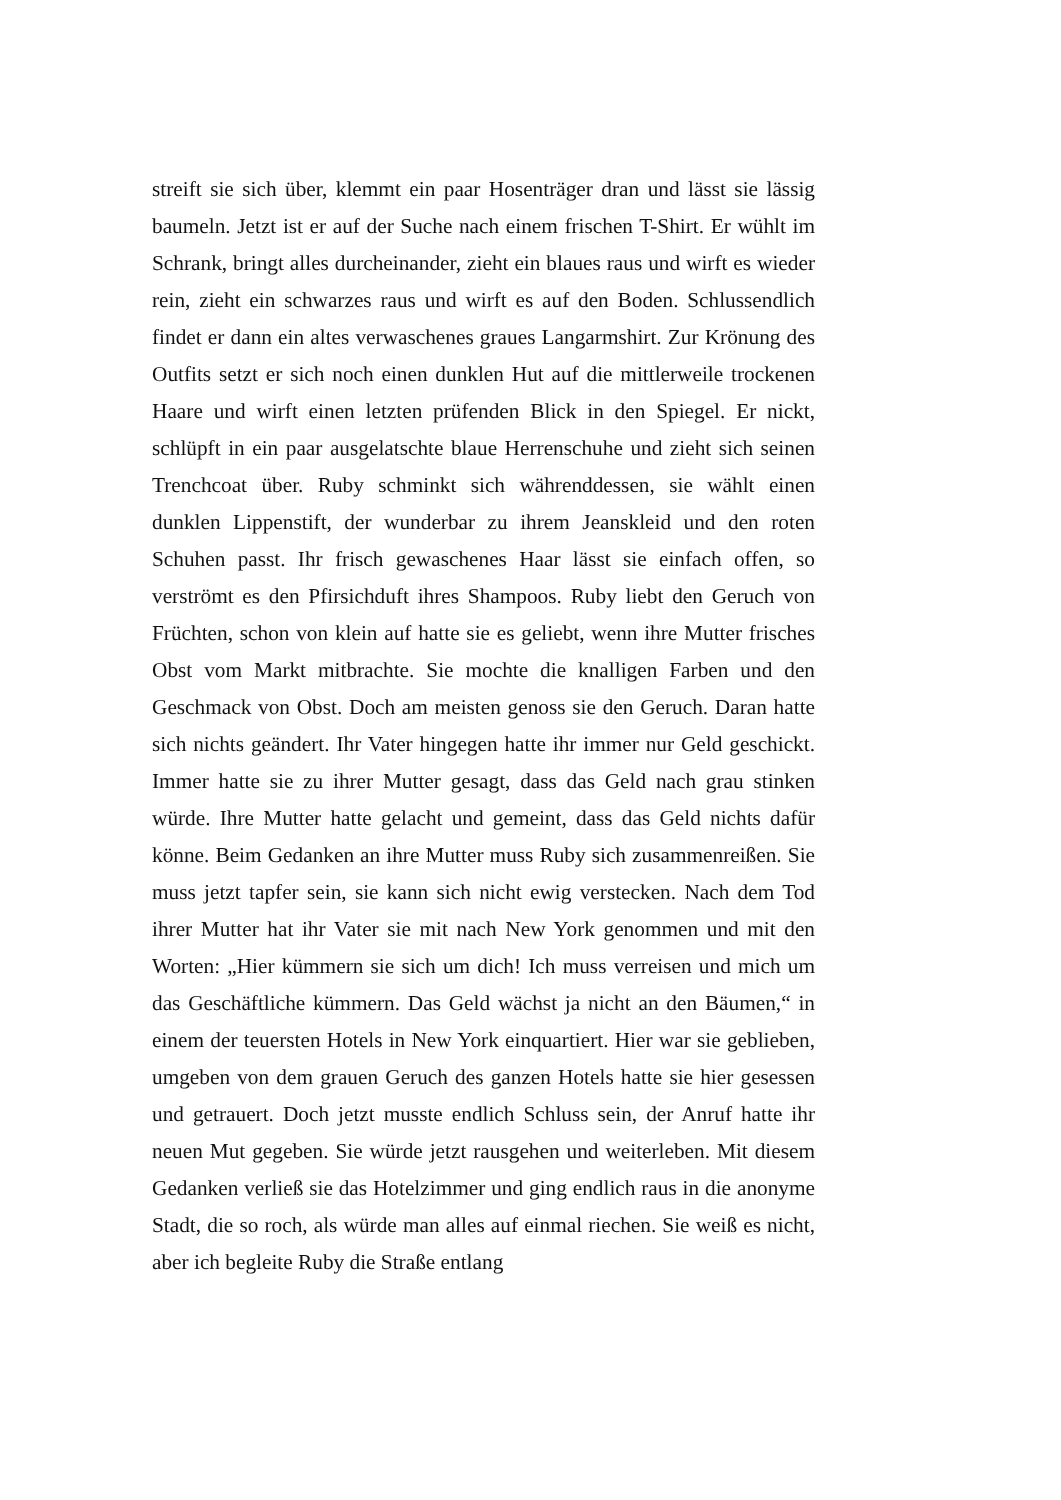streift sie sich über, klemmt ein paar Hosenträger dran und lässt sie lässig baumeln. Jetzt ist er auf der Suche nach einem frischen T-Shirt. Er wühlt im Schrank, bringt alles durcheinander, zieht ein blaues raus und wirft es wieder rein, zieht ein schwarzes raus und wirft es auf den Boden. Schlussendlich findet er dann ein altes verwaschenes graues Langarmshirt. Zur Krönung des Outfits setzt er sich noch einen dunklen Hut auf die mittlerweile trockenen Haare und wirft einen letzten prüfenden Blick in den Spiegel. Er nickt, schlüpft in ein paar ausgelatschte blaue Herrenschuhe und zieht sich seinen Trenchcoat über. Ruby schminkt sich währenddessen, sie wählt einen dunklen Lippenstift, der wunderbar zu ihrem Jeanskleid und den roten Schuhen passt. Ihr frisch gewaschenes Haar lässt sie einfach offen, so verströmt es den Pfirsichduft ihres Shampoos. Ruby liebt den Geruch von Früchten, schon von klein auf hatte sie es geliebt, wenn ihre Mutter frisches Obst vom Markt mitbrachte. Sie mochte die knalligen Farben und den Geschmack von Obst. Doch am meisten genoss sie den Geruch. Daran hatte sich nichts geändert. Ihr Vater hingegen hatte ihr immer nur Geld geschickt. Immer hatte sie zu ihrer Mutter gesagt, dass das Geld nach grau stinken würde. Ihre Mutter hatte gelacht und gemeint, dass das Geld nichts dafür könne. Beim Gedanken an ihre Mutter muss Ruby sich zusammenreißen. Sie muss jetzt tapfer sein, sie kann sich nicht ewig verstecken. Nach dem Tod ihrer Mutter hat ihr Vater sie mit nach New York genommen und mit den Worten: „Hier kümmern sie sich um dich! Ich muss verreisen und mich um das Geschäftliche kümmern. Das Geld wächst ja nicht an den Bäumen,“ in einem der teuersten Hotels in New York einquartiert. Hier war sie geblieben, umgeben von dem grauen Geruch des ganzen Hotels hatte sie hier gesessen und getrauert. Doch jetzt musste endlich Schluss sein, der Anruf hatte ihr neuen Mut gegeben. Sie würde jetzt rausgehen und weiterleben. Mit diesem Gedanken verließ sie das Hotelzimmer und ging endlich raus in die anonyme Stadt, die so roch, als würde man alles auf einmal riechen. Sie weiß es nicht, aber ich begleite Ruby die Straße entlang